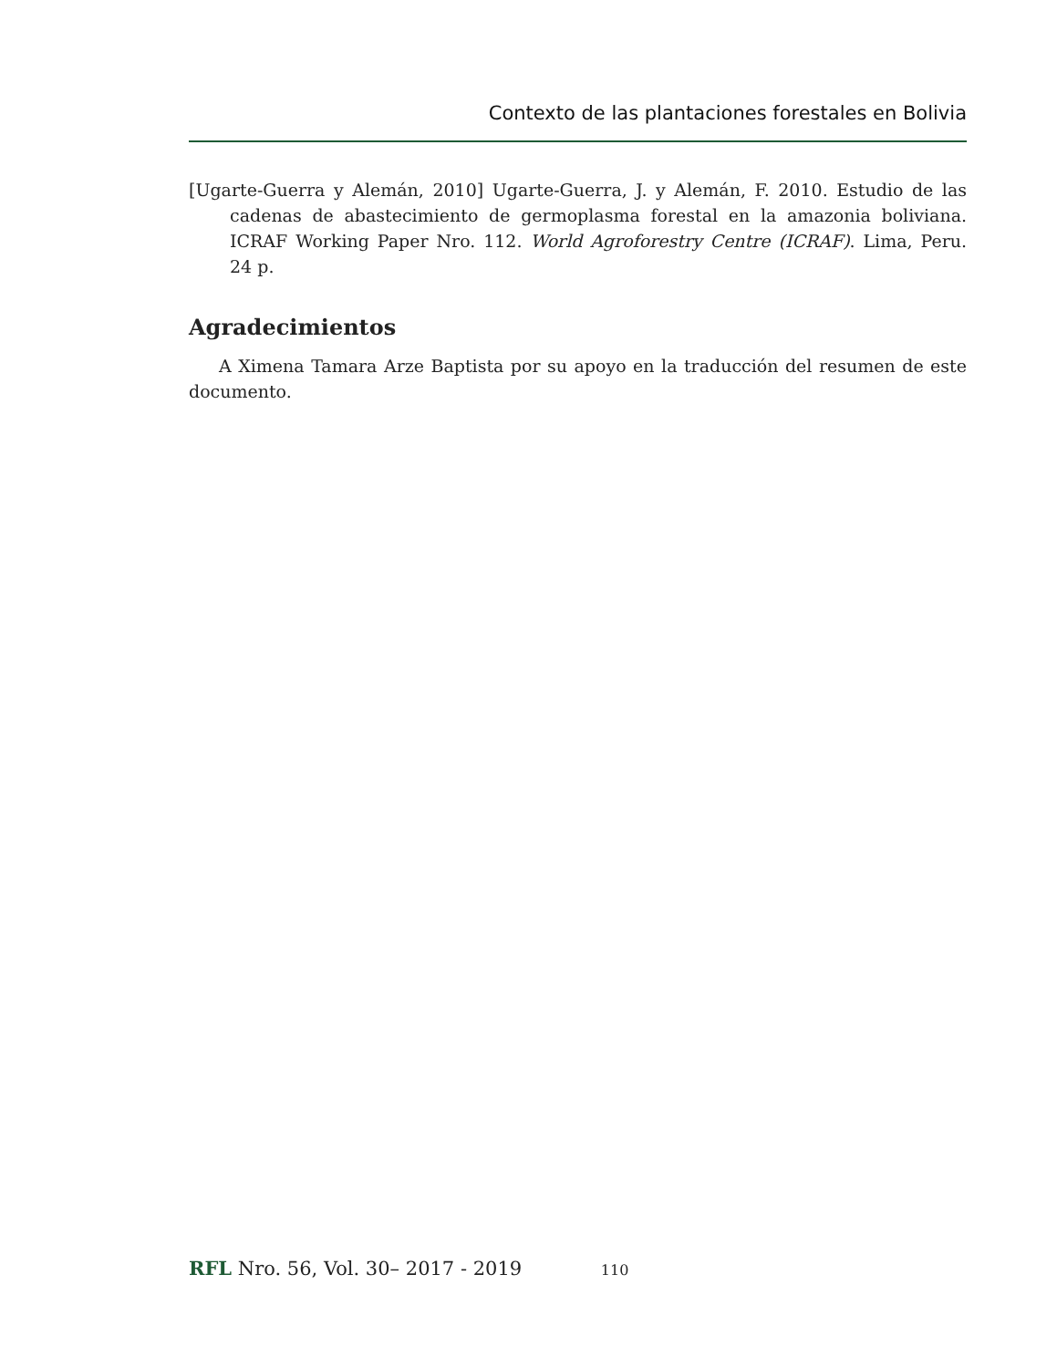Contexto de las plantaciones forestales en Bolivia
[Ugarte-Guerra y Alemán, 2010] Ugarte-Guerra, J. y Alemán, F. 2010. Estudio de las cadenas de abastecimiento de germoplasma forestal en la amazonia boliviana. ICRAF Working Paper Nro. 112. World Agroforestry Centre (ICRAF). Lima, Peru. 24 p.
Agradecimientos
A Ximena Tamara Arze Baptista por su apoyo en la traducción del resumen de este documento.
RFL Nro. 56, Vol. 30– 2017 - 2019 110